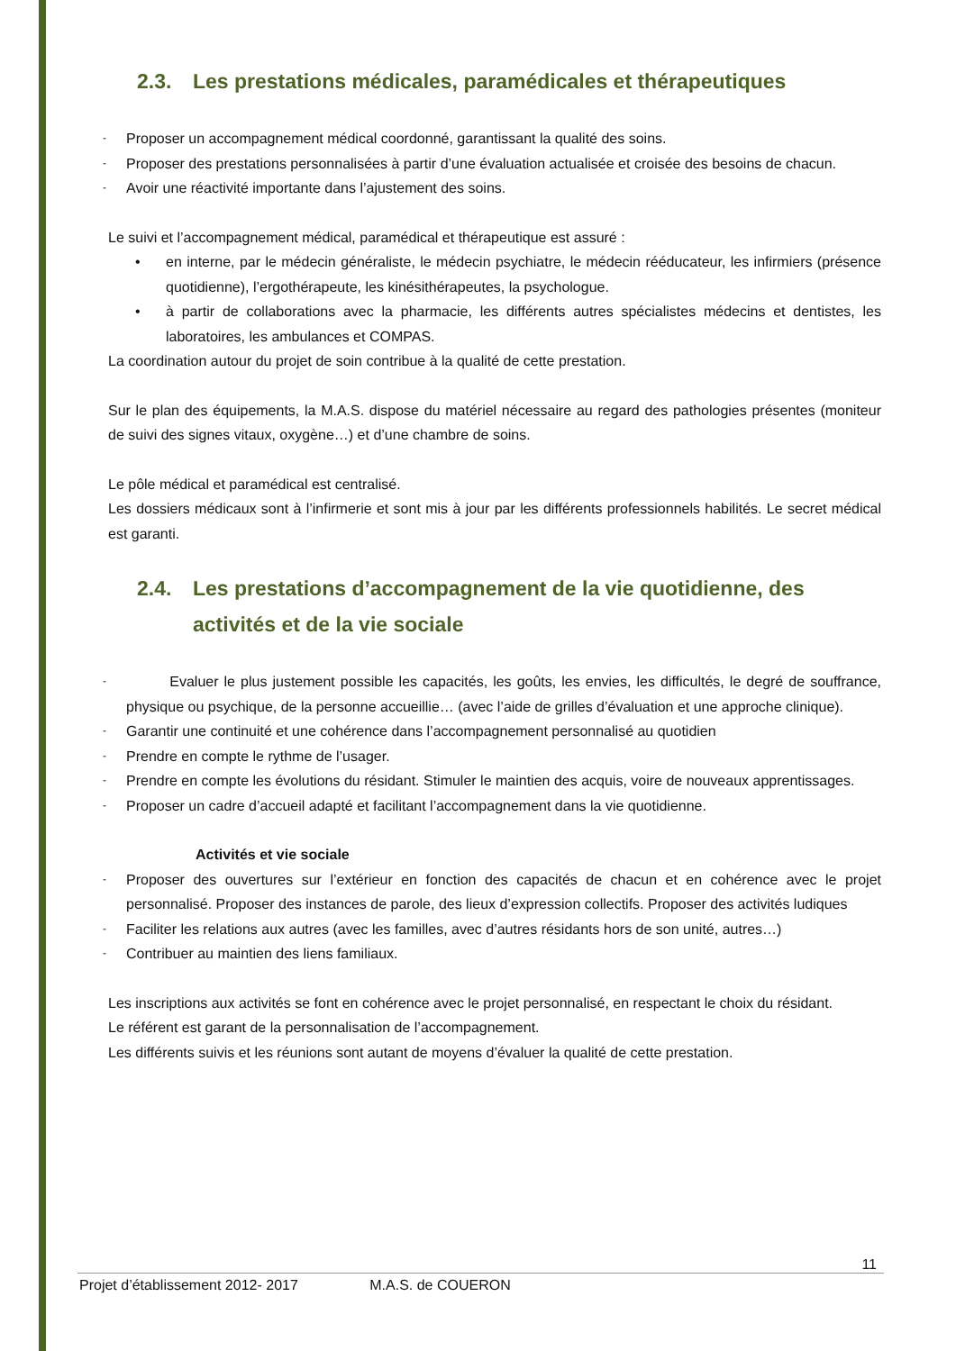2.3. Les prestations médicales, paramédicales et thérapeutiques
- Proposer un accompagnement médical coordonné, garantissant la qualité des soins.
- Proposer des prestations personnalisées à partir d’une évaluation actualisée et croisée des besoins de chacun.
- Avoir une réactivité importante dans l’ajustement des soins.
Le suivi et l’accompagnement médical, paramédical et thérapeutique est assuré :
• en interne, par le médecin généraliste, le médecin psychiatre, le médecin rééducateur, les infirmiers (présence quotidienne), l’ergothérapeute, les kinésithérapeutes, la psychologue.
• à partir de collaborations avec la pharmacie, les différents autres spécialistes médecins et dentistes, les laboratoires, les ambulances et COMPAS.
La coordination autour du projet de soin contribue à la qualité de cette prestation.
Sur le plan des équipements, la M.A.S. dispose du matériel nécessaire au regard des pathologies présentes (moniteur de suivi des signes vitaux, oxygène…) et d’une chambre de soins.
Le pôle médical et paramédical est centralisé.
Les dossiers médicaux sont à l’infirmerie et sont mis à jour par les différents professionnels habilités. Le secret médical est garanti.
2.4. Les prestations d’accompagnement de la vie quotidienne, des activités et de la vie sociale
- Evaluer le plus justement possible les capacités, les goûts, les envies, les difficultés, le degré de souffrance, physique ou psychique, de la personne accueillie… (avec l’aide de grilles d’évaluation et une approche clinique).
- Garantir une continuité et une cohérence dans l’accompagnement personnalisé au quotidien
- Prendre en compte le rythme de l’usager.
- Prendre en compte les évolutions du résidant. Stimuler le maintien des acquis, voire de nouveaux apprentissages.
- Proposer un cadre d’accueil adapté et facilitant l’accompagnement dans la vie quotidienne.
Activités et vie sociale
- Proposer des ouvertures sur l’extérieur en fonction des capacités de chacun et en cohérence avec le projet personnalisé. Proposer des instances de parole, des lieux d’expression collectifs. Proposer des activités ludiques
- Faciliter les relations aux autres (avec les familles, avec d’autres résidants hors de son unité, autres…)
- Contribuer au maintien des liens familiaux.
Les inscriptions aux activités se font en cohérence avec le projet personnalisé, en respectant le choix du résidant.
Le référent est garant de la personnalisation de l’accompagnement.
Les différents suivis et les réunions sont autant de moyens d’évaluer la qualité de cette prestation.
11
Projet d’établissement 2012- 2017 M.A.S. de COUERON